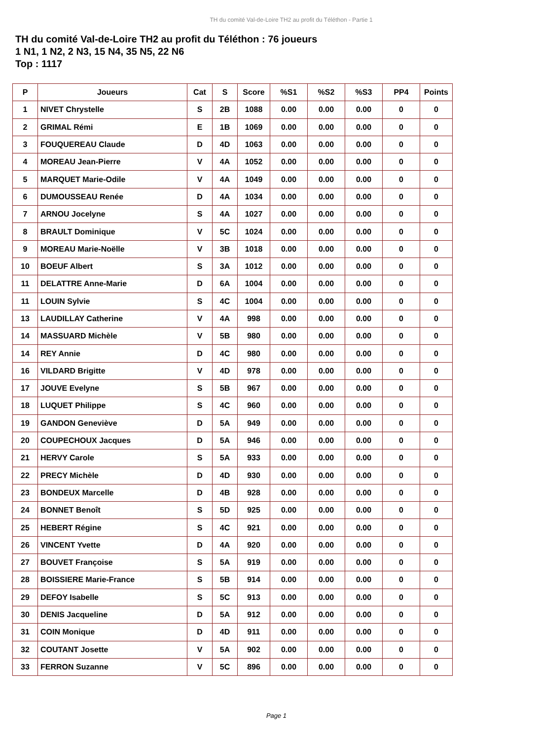TH du comité Val-de-Loire TH2 au profit du Téléthon - Partie 1
TH du comité Val-de-Loire TH2 au profit du Téléthon : 76 joueurs
1 N1, 1 N2, 2 N3, 15 N4, 35 N5, 22 N6
Top : 1117
| P | Joueurs | Cat | S | Score | %S1 | %S2 | %S3 | PP4 | Points |
| --- | --- | --- | --- | --- | --- | --- | --- | --- | --- |
| 1 | NIVET Chrystelle | S | 2B | 1088 | 0.00 | 0.00 | 0.00 | 0 | 0 |
| 2 | GRIMAL Rémi | E | 1B | 1069 | 0.00 | 0.00 | 0.00 | 0 | 0 |
| 3 | FOUQUEREAU Claude | D | 4D | 1063 | 0.00 | 0.00 | 0.00 | 0 | 0 |
| 4 | MOREAU Jean-Pierre | V | 4A | 1052 | 0.00 | 0.00 | 0.00 | 0 | 0 |
| 5 | MARQUET Marie-Odile | V | 4A | 1049 | 0.00 | 0.00 | 0.00 | 0 | 0 |
| 6 | DUMOUSSEAU Renée | D | 4A | 1034 | 0.00 | 0.00 | 0.00 | 0 | 0 |
| 7 | ARNOU Jocelyne | S | 4A | 1027 | 0.00 | 0.00 | 0.00 | 0 | 0 |
| 8 | BRAULT Dominique | V | 5C | 1024 | 0.00 | 0.00 | 0.00 | 0 | 0 |
| 9 | MOREAU Marie-Noëlle | V | 3B | 1018 | 0.00 | 0.00 | 0.00 | 0 | 0 |
| 10 | BOEUF Albert | S | 3A | 1012 | 0.00 | 0.00 | 0.00 | 0 | 0 |
| 11 | DELATTRE Anne-Marie | D | 6A | 1004 | 0.00 | 0.00 | 0.00 | 0 | 0 |
| 11 | LOUIN Sylvie | S | 4C | 1004 | 0.00 | 0.00 | 0.00 | 0 | 0 |
| 13 | LAUDILLAY Catherine | V | 4A | 998 | 0.00 | 0.00 | 0.00 | 0 | 0 |
| 14 | MASSUARD Michèle | V | 5B | 980 | 0.00 | 0.00 | 0.00 | 0 | 0 |
| 14 | REY Annie | D | 4C | 980 | 0.00 | 0.00 | 0.00 | 0 | 0 |
| 16 | VILDARD Brigitte | V | 4D | 978 | 0.00 | 0.00 | 0.00 | 0 | 0 |
| 17 | JOUVE Evelyne | S | 5B | 967 | 0.00 | 0.00 | 0.00 | 0 | 0 |
| 18 | LUQUET Philippe | S | 4C | 960 | 0.00 | 0.00 | 0.00 | 0 | 0 |
| 19 | GANDON Geneviève | D | 5A | 949 | 0.00 | 0.00 | 0.00 | 0 | 0 |
| 20 | COUPECHOUX Jacques | D | 5A | 946 | 0.00 | 0.00 | 0.00 | 0 | 0 |
| 21 | HERVY Carole | S | 5A | 933 | 0.00 | 0.00 | 0.00 | 0 | 0 |
| 22 | PRECY Michèle | D | 4D | 930 | 0.00 | 0.00 | 0.00 | 0 | 0 |
| 23 | BONDEUX Marcelle | D | 4B | 928 | 0.00 | 0.00 | 0.00 | 0 | 0 |
| 24 | BONNET Benoît | S | 5D | 925 | 0.00 | 0.00 | 0.00 | 0 | 0 |
| 25 | HEBERT Régine | S | 4C | 921 | 0.00 | 0.00 | 0.00 | 0 | 0 |
| 26 | VINCENT Yvette | D | 4A | 920 | 0.00 | 0.00 | 0.00 | 0 | 0 |
| 27 | BOUVET Françoise | S | 5A | 919 | 0.00 | 0.00 | 0.00 | 0 | 0 |
| 28 | BOISSIERE Marie-France | S | 5B | 914 | 0.00 | 0.00 | 0.00 | 0 | 0 |
| 29 | DEFOY Isabelle | S | 5C | 913 | 0.00 | 0.00 | 0.00 | 0 | 0 |
| 30 | DENIS Jacqueline | D | 5A | 912 | 0.00 | 0.00 | 0.00 | 0 | 0 |
| 31 | COIN Monique | D | 4D | 911 | 0.00 | 0.00 | 0.00 | 0 | 0 |
| 32 | COUTANT Josette | V | 5A | 902 | 0.00 | 0.00 | 0.00 | 0 | 0 |
| 33 | FERRON Suzanne | V | 5C | 896 | 0.00 | 0.00 | 0.00 | 0 | 0 |
Page 1